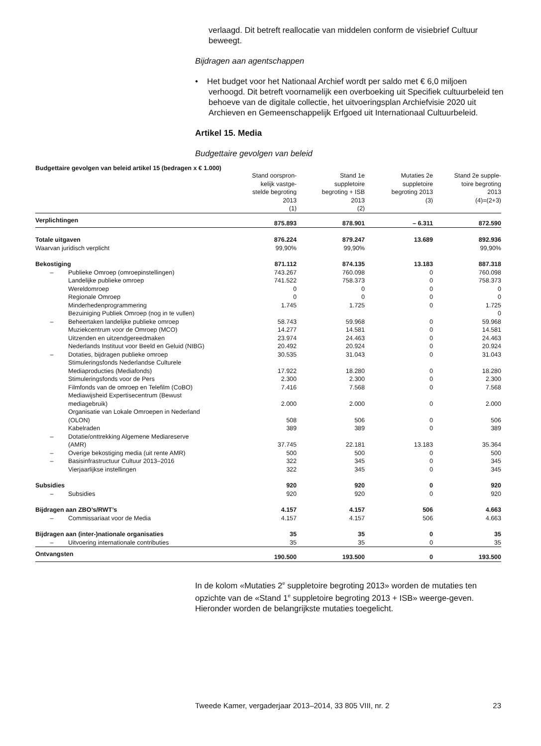verlaagd. Dit betreft reallocatie van middelen conform de visiebrief Cultuur beweegt.
Bijdragen aan agentschappen
• Het budget voor het Nationaal Archief wordt per saldo met € 6,0 miljoen verhoogd. Dit betreft voornamelijk een overboeking uit Specifiek cultuurbeleid ten behoeve van de digitale collectie, het uitvoeringsplan Archiefvisie 2020 uit Archieven en Gemeenschappelijk Erfgoed uit Internationaal Cultuurbeleid.
Artikel 15. Media
Budgettaire gevolgen van beleid
Budgettaire gevolgen van beleid artikel 15 (bedragen x € 1.000)
| | | Stand oorspron- kelijk vastge- stelde begroting 2013 (1) | Stand 1e suppletoire begroting + ISB 2013 (2) | Mutaties 2e suppletoire begroting 2013 (3) | Stand 2e supple- toire begroting 2013 (4)=(2+3) |
| --- | --- | --- | --- | --- | --- |
| Verplichtingen | | 875.893 | 878.901 | – 6.311 | 872.590 |
| Totale uitgaven | | 876.224 | 879.247 | 13.689 | 892.936 |
| Waarvan juridisch verplicht | | 99,90% | 99,90% | | 99,90% |
| Bekostiging | | 871.112 | 874.135 | 13.183 | 887.318 |
| – | Publieke Omroep (omroepinstellingen) | 743.267 | 760.098 | 0 | 760.098 |
| | Landelijke publieke omroep | 741.522 | 758.373 | 0 | 758.373 |
| | Wereldomroep | 0 | 0 | 0 | 0 |
| | Regionale Omroep | 0 | 0 | 0 | 0 |
| | Minderhedenprogrammering | 1.745 | 1.725 | 0 | 1.725 |
| | Bezuiniging Publiek Omroep (nog in te vullen) | | | | 0 |
| – | Beheertaken landelijke publieke omroep | 58.743 | 59.968 | 0 | 59.968 |
| | Muziekcentrum voor de Omroep (MCO) | 14.277 | 14.581 | 0 | 14.581 |
| | Uitzenden en uitzendgereedmaken | 23.974 | 24.463 | 0 | 24.463 |
| | Nederlands Instituut voor Beeld en Geluid (NIBG) | 20.492 | 20.924 | 0 | 20.924 |
| – | Dotaties, bijdragen publieke omroep | 30.535 | 31.043 | 0 | 31.043 |
| | Stimuleringsfonds Nederlandse Culturele Mediaproducties (Mediafonds) | 17.922 | 18.280 | 0 | 18.280 |
| | Stimuleringsfonds voor de Pers | 2.300 | 2.300 | 0 | 2.300 |
| | Filmfonds van de omroep en Telefilm (CoBO) | 7.416 | 7.568 | 0 | 7.568 |
| | Mediawijsheid Expertisecentrum (Bewust mediagebruik) | 2.000 | 2.000 | 0 | 2.000 |
| | Organisatie van Lokale Omroepen in Nederland (OLON) | 508 | 506 | 0 | 506 |
| | Kabelraden | 389 | 389 | 0 | 389 |
| – | Dotatie/onttrekking Algemene Mediareserve (AMR) | 37.745 | 22.181 | 13.183 | 35.364 |
| – | Overige bekostiging media (uit rente AMR) | 500 | 500 | 0 | 500 |
| – | Basisinfrastructuur Cultuur 2013–2016 | 322 | 345 | 0 | 345 |
| | Vierjaarlijkse instellingen | 322 | 345 | 0 | 345 |
| Subsidies | | 920 | 920 | 0 | 920 |
| – | Subsidies | 920 | 920 | 0 | 920 |
| Bijdragen aan ZBO’s/RWT’s | | 4.157 | 4.157 | 506 | 4.663 |
| – | Commissariaat voor de Media | 4.157 | 4.157 | 506 | 4.663 |
| Bijdragen aan (inter-)nationale organisaties | | 35 | 35 | 0 | 35 |
| – | Uitvoering internationale contributies | 35 | 35 | 0 | 35 |
| Ontvangsten | | 190.500 | 193.500 | 0 | 193.500 |
In de kolom «Mutaties 2<sup>e</sup> suppletoire begroting 2013» worden de mutaties ten opzichte van de «Stand 1<sup>e</sup> suppletoire begroting 2013 + ISB» weerge-geven. Hieronder worden de belangrijkste mutaties toegelicht.
Tweede Kamer, vergaderjaar 2013–2014, 33 805 VIII, nr. 2 23